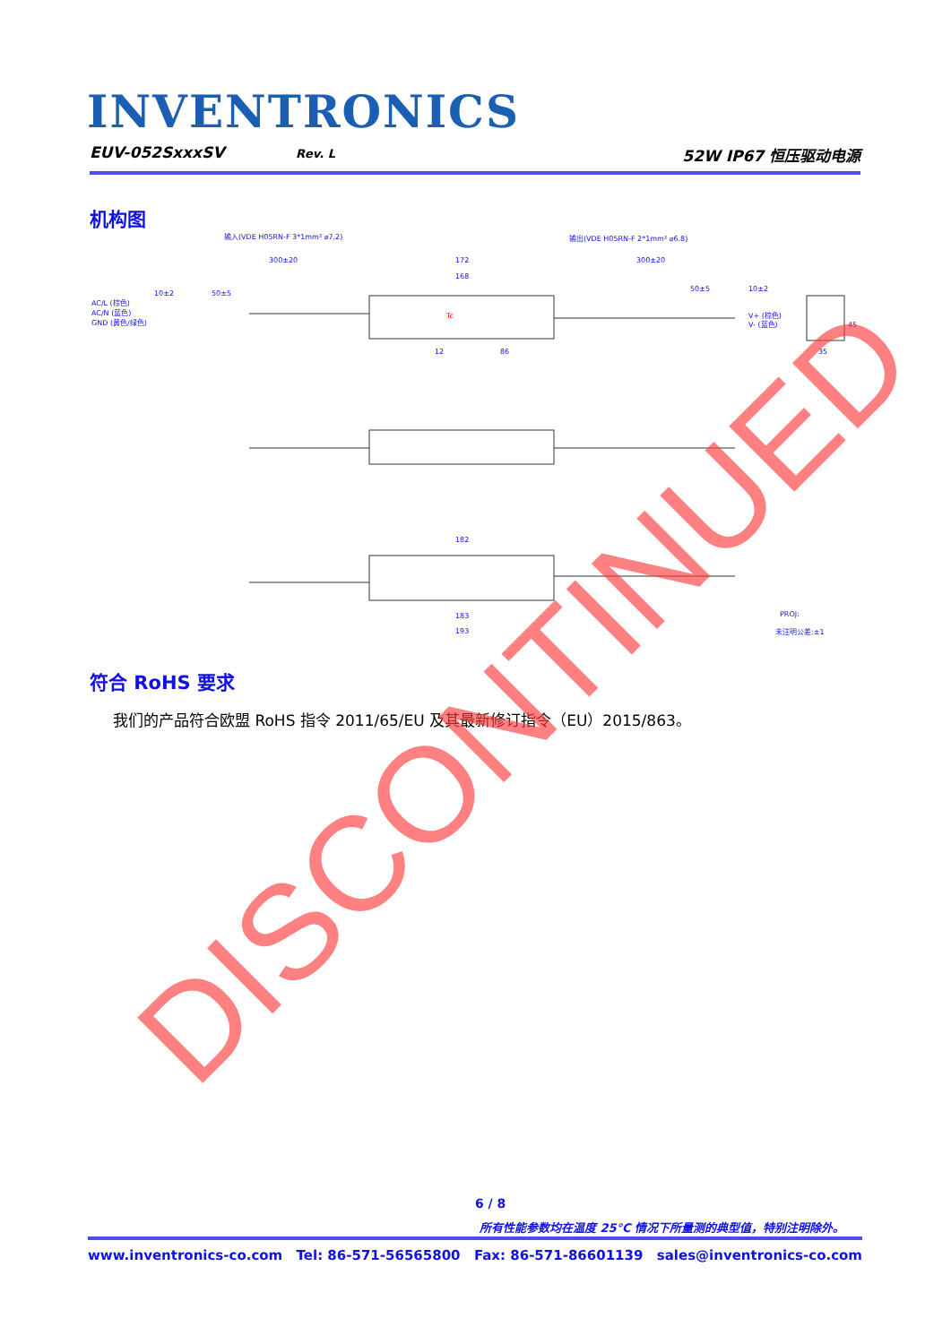INVENTRONICS
EUV-052SxxxSV Rev. L 52W IP67 恒压驱动电源
机构图
输入(VDE H05RN-F 3*1mm² ⌀7.2)
输出(VDE H05RN-F 2*1mm² ⌀6.8)
300±20
172
300±20
168
10±2
50±5
50±5
10±2
AC/L (棕色)
AC/N (蓝色)
GND (黄色/绿色)
V+ (棕色)
V- (蓝色)
86
12
45
35
182
183
193
PROJ:
未注明公差:±1
Tc
符合 RoHS 要求
我们的产品符合欧盟 RoHS 指令 2011/65/EU 及其最新修订指令（EU）2015/863。
DISCONTINUED
6 / 8
所有性能参数均在温度 25°C 情况下所量测的典型值，特别注明除外。
www.inventronics-co.com Tel: 86-571-56565800 Fax: 86-571-86601139 sales@inventronics-co.com